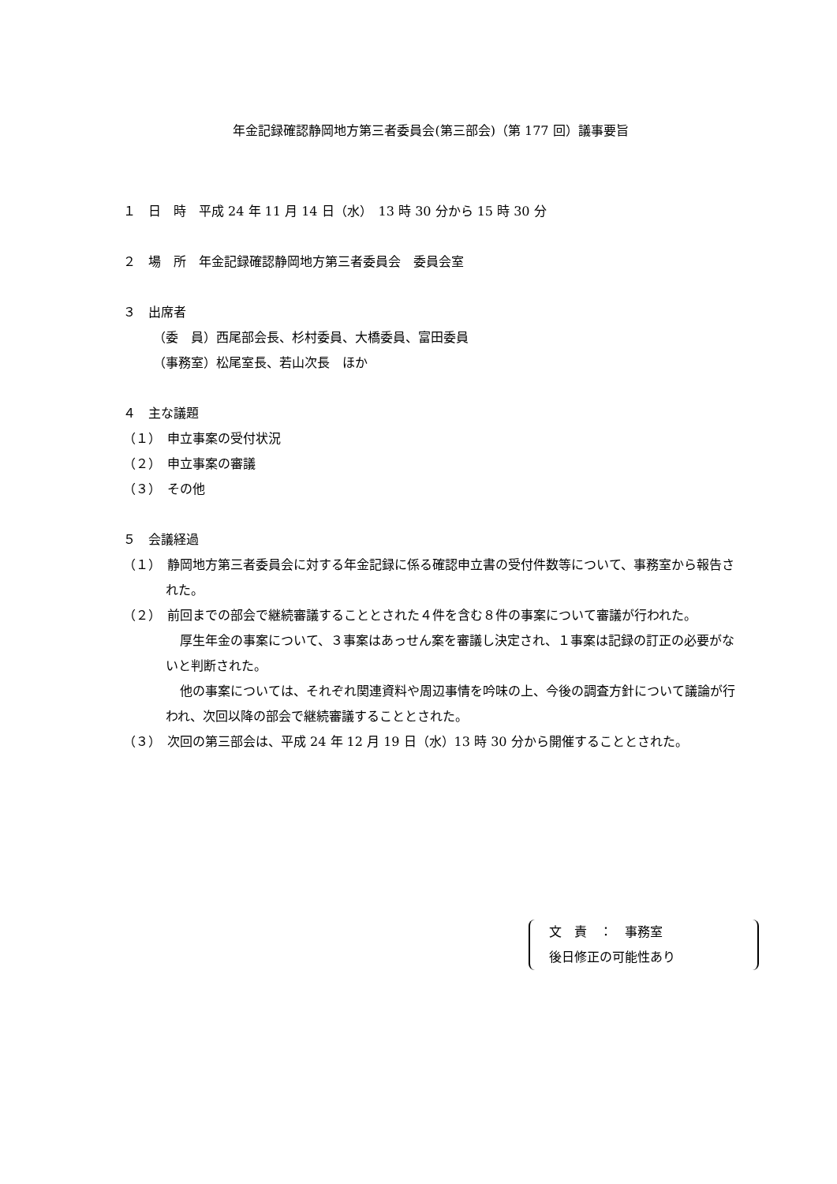年金記録確認静岡地方第三者委員会(第三部会)（第 177 回）議事要旨
１　日　時　平成 24 年 11 月 14 日（水）　13 時 30 分から 15 時 30 分
２　場　所　年金記録確認静岡地方第三者委員会　委員会室
３　出席者
（委　員）西尾部会長、杉村委員、大橋委員、富田委員
（事務室）松尾室長、若山次長　ほか
４　主な議題
（１）　申立事案の受付状況
（２）　申立事案の審議
（３）　その他
５　会議経過
（１）　静岡地方第三者委員会に対する年金記録に係る確認申立書の受付件数等について、事務室から報告された。
（２）　前回までの部会で継続審議することとされた４件を含む８件の事案について審議が行われた。
厚生年金の事案について、３事案はあっせん案を審議し決定され、１事案は記録の訂正の必要がないと判断された。
他の事案については、それぞれ関連資料や周辺事情を吟味の上、今後の調査方針について議論が行われ、次回以降の部会で継続審議することとされた。
（３）　次回の第三部会は、平成 24 年 12 月 19 日（水）13 時 30 分から開催することとされた。
文　責　：　事務室
後日修正の可能性あり